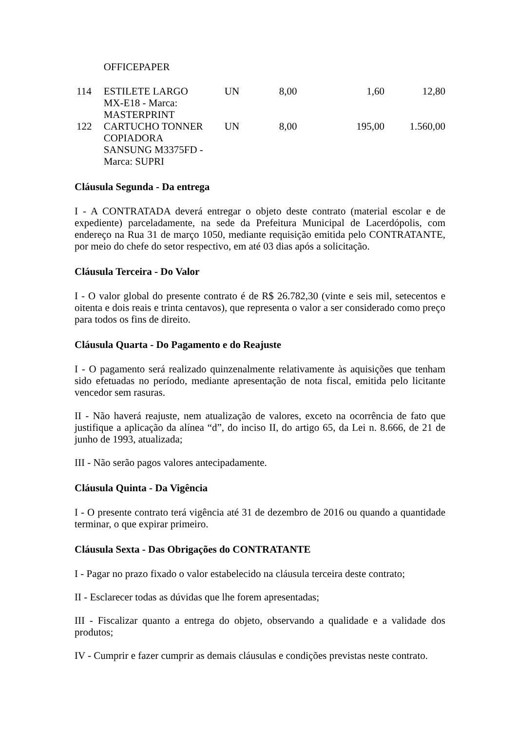| | OFFICEPAPER | | | | |
| 114 | ESTILETE LARGO MX-E18 - Marca: MASTERPRINT | UN | 8,00 | 1,60 | 12,80 |
| 122 | CARTUCHO TONNER COPIADORA SANSUNG M3375FD - Marca: SUPRI | UN | 8,00 | 195,00 | 1.560,00 |
Cláusula Segunda - Da entrega
I - A CONTRATADA deverá entregar o objeto deste contrato (material escolar e de expediente) parceladamente, na sede da Prefeitura Municipal de Lacerdópolis, com endereço na Rua 31 de março 1050, mediante requisição emitida pelo CONTRATANTE, por meio do chefe do setor respectivo, em até 03 dias após a solicitação.
Cláusula Terceira - Do Valor
I - O valor global do presente contrato é de R$ 26.782,30 (vinte e seis mil, setecentos e oitenta e dois reais e trinta centavos), que representa o valor a ser considerado como preço para todos os fins de direito.
Cláusula Quarta - Do Pagamento e do Reajuste
I - O pagamento será realizado quinzenalmente relativamente às aquisições que tenham sido efetuadas no período, mediante apresentação de nota fiscal, emitida pelo licitante vencedor sem rasuras.
II - Não haverá reajuste, nem atualização de valores, exceto na ocorrência de fato que justifique a aplicação da alínea “d”, do inciso II, do artigo 65, da Lei n. 8.666, de 21 de junho de 1993, atualizada;
III - Não serão pagos valores antecipadamente.
Cláusula Quinta - Da Vigência
I - O presente contrato terá vigência até 31 de dezembro de 2016 ou quando a quantidade terminar, o que expirar primeiro.
Cláusula Sexta - Das Obrigações do CONTRATANTE
I - Pagar no prazo fixado o valor estabelecido na cláusula terceira deste contrato;
II - Esclarecer todas as dúvidas que lhe forem apresentadas;
III - Fiscalizar quanto a entrega do objeto, observando a qualidade e a validade dos produtos;
IV - Cumprir e fazer cumprir as demais cláusulas e condições previstas neste contrato.